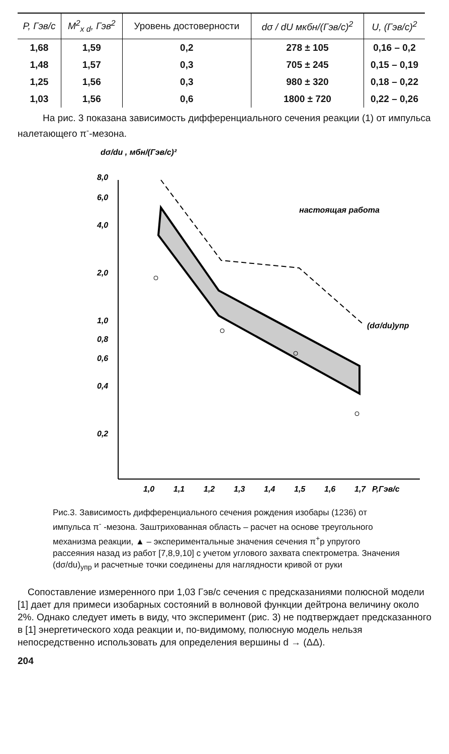| P, Гэв/с | M<sup>2</sup><sub>x d</sub>, Гэв<sup>2</sup> | Уровень достоверности | dσ / dU мкбн/(Гэв/с)<sup>2</sup> | U, (Гэв/с)<sup>2</sup> |
| --- | --- | --- | --- | --- |
| 1,68 | 1,59 | 0,2 | 278 ± 105 | 0,16 – 0,2 |
| 1,48 | 1,57 | 0,3 | 705 ± 245 | 0,15 – 0,19 |
| 1,25 | 1,56 | 0,3 | 980 ± 320 | 0,18 – 0,22 |
| 1,03 | 1,56 | 0,6 | 1800 ± 720 | 0,22 – 0,26 |
На рис. 3 показана зависимость дифференциального сечения реакции (1) от импульса налетающего π<sup>-</sup>-мезона.
dσ/du , мбн/(Гэв/с)²
8,0
6,0
4,0
2,0
1,0
0,8
0,6
0,4
0,2
1,0
1,1
1,2
1,3
1,4
1,5
1,6
1,7
P,Гэв/с
настоящая работа
(dσ/du)упр
Рис.3. Зависимость дифференциального сечения рождения изобары (1236) от импульса π<sup>-</sup> -мезона. Заштрихованная область – расчет на основе треугольного механизма реакции, ▲ – экспериментальные значения сечения π<sup>+</sup>p упругого рассеяния назад из работ [7,8,9,10] с учетом углового захвата спектрометра. Значения (dσ/du)<sub>упр</sub> и расчетные точки соединены для наглядности кривой от руки
Сопоставление измеренного при 1,03 Гэв/с сечения с предсказаниями полюсной модели [1] дает для примеси изобарных состояний в волновой функции дейтрона величину около 2%. Однако следует иметь в виду, что эксперимент (рис. 3) не подтверждает предсказанного в [1] энергетического хода реакции и, по-видимому, полюсную модель нельзя непосредственно использовать для определения вершины d → (ΔΔ).
204